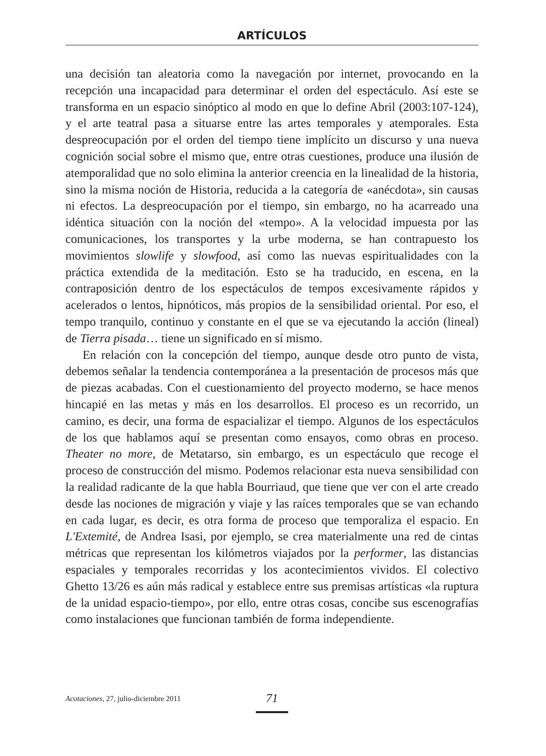ARTÍCULOS
una decisión tan aleatoria como la navegación por internet, provocando en la recepción una incapacidad para determinar el orden del espectáculo. Así este se transforma en un espacio sinóptico al modo en que lo define Abril (2003:107-124), y el arte teatral pasa a situarse entre las artes temporales y atemporales. Esta despreocupación por el orden del tiempo tiene implícito un discurso y una nueva cognición social sobre el mismo que, entre otras cuestiones, produce una ilusión de atemporalidad que no solo elimina la anterior creencia en la linealidad de la historia, sino la misma noción de Historia, reducida a la categoría de «anécdota», sin causas ni efectos. La despreocupación por el tiempo, sin embargo, no ha acarreado una idéntica situación con la noción del «tempo». A la velocidad impuesta por las comunicaciones, los transportes y la urbe moderna, se han contrapuesto los movimientos slowlife y slowfood, así como las nuevas espiritualidades con la práctica extendida de la meditación. Esto se ha traducido, en escena, en la contraposición dentro de los espectáculos de tempos excesivamente rápidos y acelerados o lentos, hipnóticos, más propios de la sensibilidad oriental. Por eso, el tempo tranquilo, continuo y constante en el que se va ejecutando la acción (lineal) de Tierra pisada… tiene un significado en sí mismo.
En relación con la concepción del tiempo, aunque desde otro punto de vista, debemos señalar la tendencia contemporánea a la presentación de procesos más que de piezas acabadas. Con el cuestionamiento del proyecto moderno, se hace menos hincapié en las metas y más en los desarrollos. El proceso es un recorrido, un camino, es decir, una forma de espacializar el tiempo. Algunos de los espectáculos de los que hablamos aquí se presentan como ensayos, como obras en proceso. Theater no more, de Metatarso, sin embargo, es un espectáculo que recoge el proceso de construcción del mismo. Podemos relacionar esta nueva sensibilidad con la realidad radicante de la que habla Bourriaud, que tiene que ver con el arte creado desde las nociones de migración y viaje y las raíces temporales que se van echando en cada lugar, es decir, es otra forma de proceso que temporaliza el espacio. En L'Extemité, de Andrea Isasi, por ejemplo, se crea materialmente una red de cintas métricas que representan los kilómetros viajados por la performer, las distancias espaciales y temporales recorridas y los acontecimientos vividos. El colectivo Ghetto 13/26 es aún más radical y establece entre sus premisas artísticas «la ruptura de la unidad espacio-tiempo», por ello, entre otras cosas, concibe sus escenografías como instalaciones que funcionan también de forma independiente.
Acotaciones, 27, julio-diciembre 2011 71